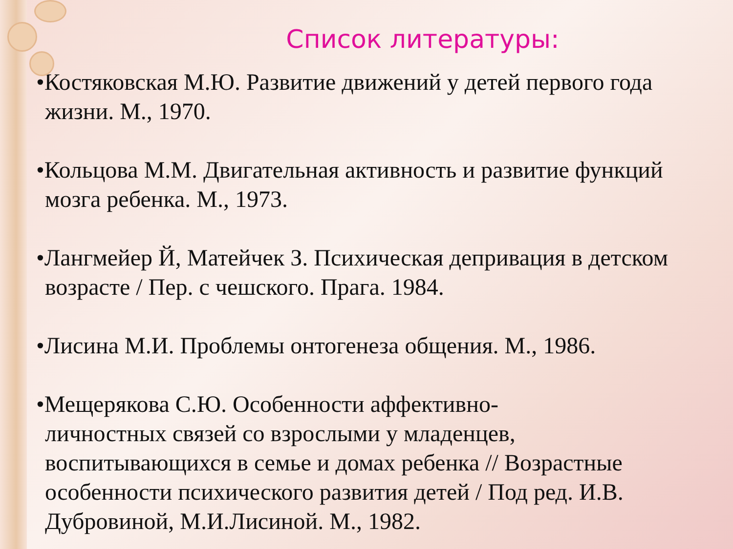Список литературы:
•Костяковская М.Ю. Развитие движений у детей первого года жизни. М., 1970.
•Кольцова М.М. Двигательная активность и развитие функций мозга ребенка. М., 1973.
•Лангмейер Й, Матейчек З. Психическая депривация в детском возрасте / Пер. с чешского. Прага. 1984.
•Лисина М.И. Проблемы онтогенеза общения. М., 1986.
•Мещерякова С.Ю. Особенности аффективно-личностных связей со взрослыми у младенцев, воспитывающихся в семье и домах ребенка // Возрастные особенности психического развития детей / Под ред. И.В. Дубровиной, М.И.Лисиной. М., 1982.